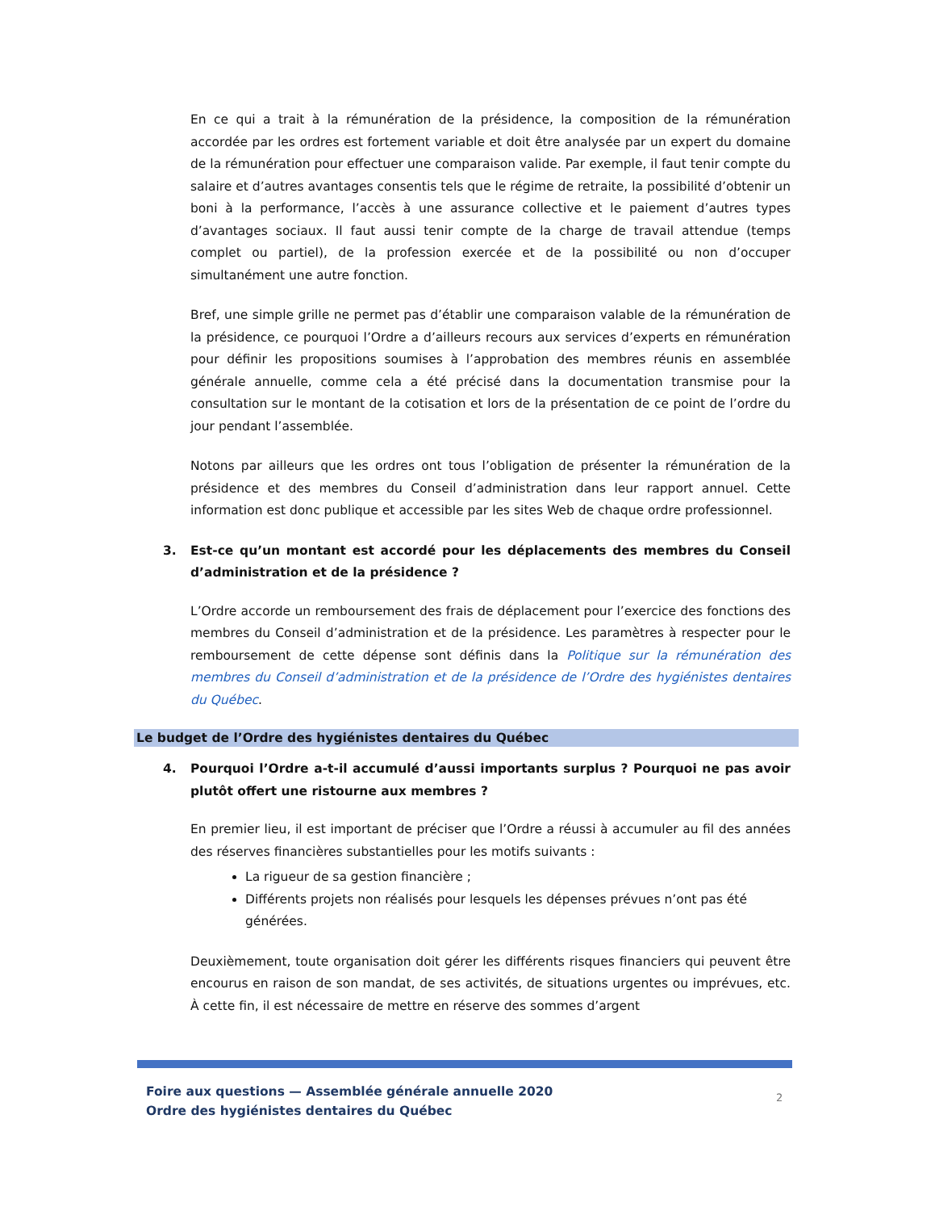En ce qui a trait à la rémunération de la présidence, la composition de la rémunération accordée par les ordres est fortement variable et doit être analysée par un expert du domaine de la rémunération pour effectuer une comparaison valide. Par exemple, il faut tenir compte du salaire et d’autres avantages consentis tels que le régime de retraite, la possibilité d’obtenir un boni à la performance, l’accès à une assurance collective et le paiement d’autres types d’avantages sociaux. Il faut aussi tenir compte de la charge de travail attendue (temps complet ou partiel), de la profession exercée et de la possibilité ou non d’occuper simultanément une autre fonction.
Bref, une simple grille ne permet pas d’établir une comparaison valable de la rémunération de la présidence, ce pourquoi l’Ordre a d’ailleurs recours aux services d’experts en rémunération pour définir les propositions soumises à l’approbation des membres réunis en assemblée générale annuelle, comme cela a été précisé dans la documentation transmise pour la consultation sur le montant de la cotisation et lors de la présentation de ce point de l’ordre du jour pendant l’assemblée.
Notons par ailleurs que les ordres ont tous l’obligation de présenter la rémunération de la présidence et des membres du Conseil d’administration dans leur rapport annuel. Cette information est donc publique et accessible par les sites Web de chaque ordre professionnel.
3. Est-ce qu’un montant est accordé pour les déplacements des membres du Conseil d’administration et de la présidence ?
L’Ordre accorde un remboursement des frais de déplacement pour l’exercice des fonctions des membres du Conseil d’administration et de la présidence. Les paramètres à respecter pour le remboursement de cette dépense sont définis dans la Politique sur la rémunération des membres du Conseil d’administration et de la présidence de l’Ordre des hygiénistes dentaires du Québec.
Le budget de l’Ordre des hygiénistes dentaires du Québec
4. Pourquoi l’Ordre a-t-il accumulé d’aussi importants surplus ? Pourquoi ne pas avoir plutôt offert une ristourne aux membres ?
En premier lieu, il est important de préciser que l’Ordre a réussi à accumuler au fil des années des réserves financières substantielles pour les motifs suivants :
La rigueur de sa gestion financière ;
Différents projets non réalisés pour lesquels les dépenses prévues n’ont pas été générées.
Deuxièmement, toute organisation doit gérer les différents risques financiers qui peuvent être encourus en raison de son mandat, de ses activités, de situations urgentes ou imprévues, etc. À cette fin, il est nécessaire de mettre en réserve des sommes d’argent
Foire aux questions — Assemblée générale annuelle 2020
Ordre des hygiénistes dentaires du Québec
2